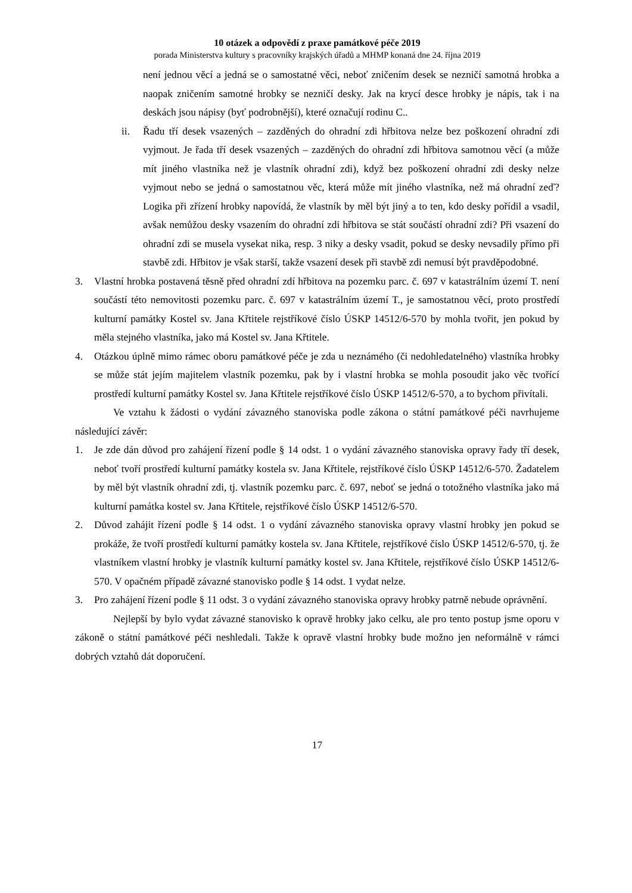10 otázek a odpovědí z praxe památkové péče 2019
porada Ministerstva kultury s pracovníky krajských úřadů a MHMP konaná dne 24. října 2019
není jednou věcí a jedná se o samostatné věci, neboť zničením desek se nezničí samotná hrobka a naopak zničením samotné hrobky se nezničí desky. Jak na krycí desce hrobky je nápis, tak i na deskách jsou nápisy (byť podrobnější), které označují rodinu C..
ii. Řadu tří desek vsazených – zazděných do ohradní zdi hřbitova nelze bez poškození ohradní zdi vyjmout. Je řada tří desek vsazených – zazděných do ohradní zdi hřbitova samotnou věcí (a může mít jiného vlastníka než je vlastník ohradní zdi), když bez poškození ohradní zdi desky nelze vyjmout nebo se jedná o samostatnou věc, která může mít jiného vlastníka, než má ohradní zeď? Logika při zřízení hrobky napovídá, že vlastník by měl být jiný a to ten, kdo desky pořídil a vsadil, avšak nemůžou desky vsazením do ohradní zdi hřbitova se stát součástí ohradní zdi? Při vsazení do ohradní zdi se musela vysekat nika, resp. 3 niky a desky vsadit, pokud se desky nevsadily přímo při stavbě zdi. Hřbitov je však starší, takže vsazení desek při stavbě zdi nemusí být pravděpodobné.
3. Vlastní hrobka postavená těsně před ohradní zdí hřbitova na pozemku parc. č. 697 v katastrálním území T. není součástí této nemovitosti pozemku parc. č. 697 v katastrálním území T., je samostatnou věcí, proto prostředí kulturní památky Kostel sv. Jana Křtitele rejstříkové číslo ÚSKP 14512/6-570 by mohla tvořit, jen pokud by měla stejného vlastníka, jako má Kostel sv. Jana Křtitele.
4. Otázkou úplně mimo rámec oboru památkové péče je zda u neznámého (či nedohledatelného) vlastníka hrobky se může stát jejím majitelem vlastník pozemku, pak by i vlastní hrobka se mohla posoudit jako věc tvořící prostředí kulturní památky Kostel sv. Jana Křtitele rejstříkové číslo ÚSKP 14512/6-570, a to bychom přivítali.
Ve vztahu k žádosti o vydání závazného stanoviska podle zákona o státní památkové péči navrhujeme následující závěr:
1. Je zde dán důvod pro zahájení řízení podle § 14 odst. 1 o vydání závazného stanoviska opravy řady tří desek, neboť tvoří prostředí kulturní památky kostela sv. Jana Křtitele, rejstříkové číslo ÚSKP 14512/6-570. Žadatelem by měl být vlastník ohradní zdi, tj. vlastník pozemku parc. č. 697, neboť se jedná o totožného vlastníka jako má kulturní památka kostel sv. Jana Křtitele, rejstříkové číslo ÚSKP 14512/6-570.
2. Důvod zahájit řízení podle § 14 odst. 1 o vydání závazného stanoviska opravy vlastní hrobky jen pokud se prokáže, že tvoří prostředí kulturní památky kostela sv. Jana Křtitele, rejstříkové číslo ÚSKP 14512/6-570, tj. že vlastníkem vlastní hrobky je vlastník kulturní památky kostel sv. Jana Křtitele, rejstříkové číslo ÚSKP 14512/6-570. V opačném případě závazné stanovisko podle § 14 odst. 1 vydat nelze.
3. Pro zahájení řízení podle § 11 odst. 3 o vydání závazného stanoviska opravy hrobky patrně nebude oprávnění.
Nejlepší by bylo vydat závazné stanovisko k opravě hrobky jako celku, ale pro tento postup jsme oporu v zákoně o státní památkové péči neshledali. Takže k opravě vlastní hrobky bude možno jen neformálně v rámci dobrých vztahů dát doporučení.
17